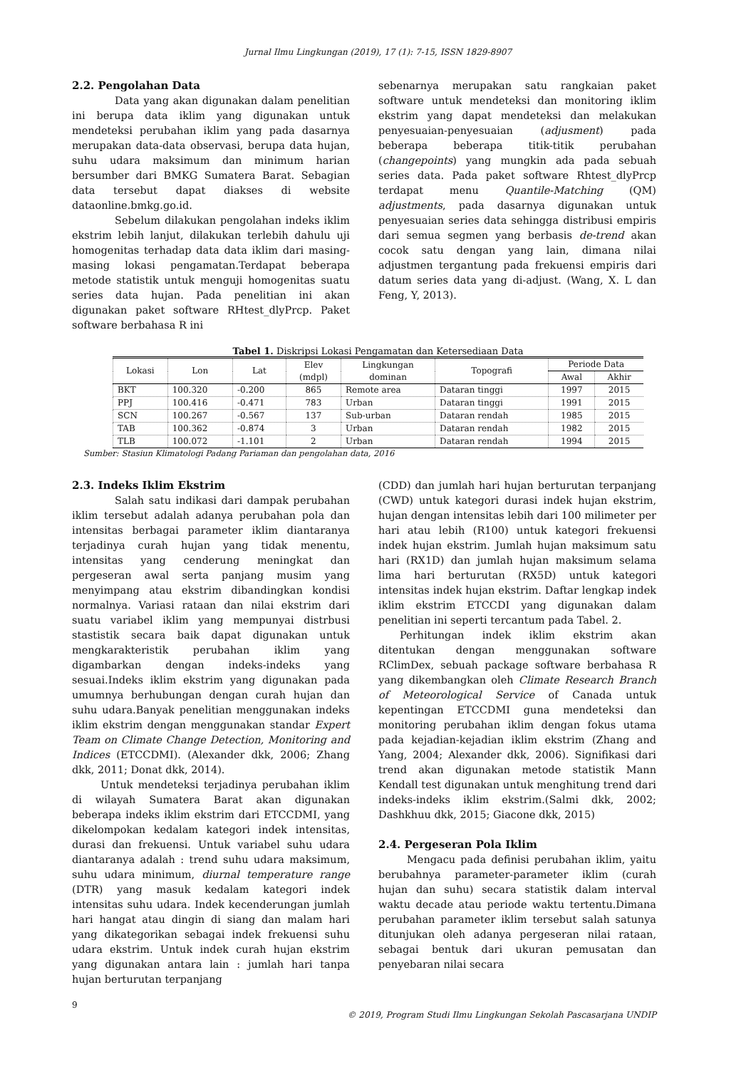Jurnal Ilmu Lingkungan (2019), 17 (1): 7-15, ISSN 1829-8907
2.2. Pengolahan Data
Data yang akan digunakan dalam penelitian ini berupa data iklim yang digunakan untuk mendeteksi perubahan iklim yang pada dasarnya merupakan data-data observasi, berupa data hujan, suhu udara maksimum dan minimum harian bersumber dari BMKG Sumatera Barat. Sebagian data tersebut dapat diakses di website dataonline.bmkg.go.id.
Sebelum dilakukan pengolahan indeks iklim ekstrim lebih lanjut, dilakukan terlebih dahulu uji homogenitas terhadap data data iklim dari masing-masing lokasi pengamatan.Terdapat beberapa metode statistik untuk menguji homogenitas suatu series data hujan. Pada penelitian ini akan digunakan paket software RHtest_dlyPrcp. Paket software berbahasa R ini
sebenarnya merupakan satu rangkaian paket software untuk mendeteksi dan monitoring iklim ekstrim yang dapat mendeteksi dan melakukan penyesuaian-penyesuaian (adjusment) pada beberapa beberapa titik-titik perubahan (changepoints) yang mungkin ada pada sebuah series data. Pada paket software Rhtest_dlyPrcp terdapat menu Quantile-Matching (QM) adjustments, pada dasarnya digunakan untuk penyesuaian series data sehingga distribusi empiris dari semua segmen yang berbasis de-trend akan cocok satu dengan yang lain, dimana nilai adjustmen tergantung pada frekuensi empiris dari datum series data yang di-adjust. (Wang, X. L dan Feng, Y, 2013).
Tabel 1. Diskripsi Lokasi Pengamatan dan Ketersediaan Data
| Lokasi | Lon | Lat | Elev (mdpl) | Lingkungan dominan | Topografi | Periode Data | |
| --- | --- | --- | --- | --- | --- | --- | --- |
| | | | | | | Awal | Akhir |
| BKT | 100.320 | -0.200 | 865 | Remote area | Dataran tinggi | 1997 | 2015 |
| PPJ | 100.416 | -0.471 | 783 | Urban | Dataran tinggi | 1991 | 2015 |
| SCN | 100.267 | -0.567 | 137 | Sub-urban | Dataran rendah | 1985 | 2015 |
| TAB | 100.362 | -0.874 | 3 | Urban | Dataran rendah | 1982 | 2015 |
| TLB | 100.072 | -1.101 | 2 | Urban | Dataran rendah | 1994 | 2015 |
Sumber: Stasiun Klimatologi Padang Pariaman dan pengolahan data, 2016
2.3. Indeks Iklim Ekstrim
Salah satu indikasi dari dampak perubahan iklim tersebut adalah adanya perubahan pola dan intensitas berbagai parameter iklim diantaranya terjadinya curah hujan yang tidak menentu, intensitas yang cenderung meningkat dan pergeseran awal serta panjang musim yang menyimpang atau ekstrim dibandingkan kondisi normalnya. Variasi rataan dan nilai ekstrim dari suatu variabel iklim yang mempunyai distrbusi stastistik secara baik dapat digunakan untuk mengkarakteristik perubahan iklim yang digambarkan dengan indeks-indeks yang sesuai.Indeks iklim ekstrim yang digunakan pada umumnya berhubungan dengan curah hujan dan suhu udara.Banyak penelitian menggunakan indeks iklim ekstrim dengan menggunakan standar Expert Team on Climate Change Detection, Monitoring and Indices (ETCCDMI). (Alexander dkk, 2006; Zhang dkk, 2011; Donat dkk, 2014).
Untuk mendeteksi terjadinya perubahan iklim di wilayah Sumatera Barat akan digunakan beberapa indeks iklim ekstrim dari ETCCDMI, yang dikelompokan kedalam kategori indek intensitas, durasi dan frekuensi. Untuk variabel suhu udara diantaranya adalah : trend suhu udara maksimum, suhu udara minimum, diurnal temperature range (DTR) yang masuk kedalam kategori indek intensitas suhu udara. Indek kecenderungan jumlah hari hangat atau dingin di siang dan malam hari yang dikategorikan sebagai indek frekuensi suhu udara ekstrim. Untuk indek curah hujan ekstrim yang digunakan antara lain : jumlah hari tanpa hujan berturutan terpanjang
(CDD) dan jumlah hari hujan berturutan terpanjang (CWD) untuk kategori durasi indek hujan ekstrim, hujan dengan intensitas lebih dari 100 milimeter per hari atau lebih (R100) untuk kategori frekuensi indek hujan ekstrim. Jumlah hujan maksimum satu hari (RX1D) dan jumlah hujan maksimum selama lima hari berturutan (RX5D) untuk kategori intensitas indek hujan ekstrim. Daftar lengkap indek iklim ekstrim ETCCDI yang digunakan dalam penelitian ini seperti tercantum pada Tabel. 2.
Perhitungan indek iklim ekstrim akan ditentukan dengan menggunakan software RClimDex, sebuah package software berbahasa R yang dikembangkan oleh Climate Research Branch of Meteorological Service of Canada untuk kepentingan ETCCDMI guna mendeteksi dan monitoring perubahan iklim dengan fokus utama pada kejadian-kejadian iklim ekstrim (Zhang and Yang, 2004; Alexander dkk, 2006). Signifikasi dari trend akan digunakan metode statistik Mann Kendall test digunakan untuk menghitung trend dari indeks-indeks iklim ekstrim.(Salmi dkk, 2002; Dashkhuu dkk, 2015; Giacone dkk, 2015)
2.4. Pergeseran Pola Iklim
Mengacu pada definisi perubahan iklim, yaitu berubahnya parameter-parameter iklim (curah hujan dan suhu) secara statistik dalam interval waktu decade atau periode waktu tertentu.Dimana perubahan parameter iklim tersebut salah satunya ditunjukan oleh adanya pergeseran nilai rataan, sebagai bentuk dari ukuran pemusatan dan penyebaran nilai secara
9
© 2019, Program Studi Ilmu Lingkungan Sekolah Pascasarjana UNDIP